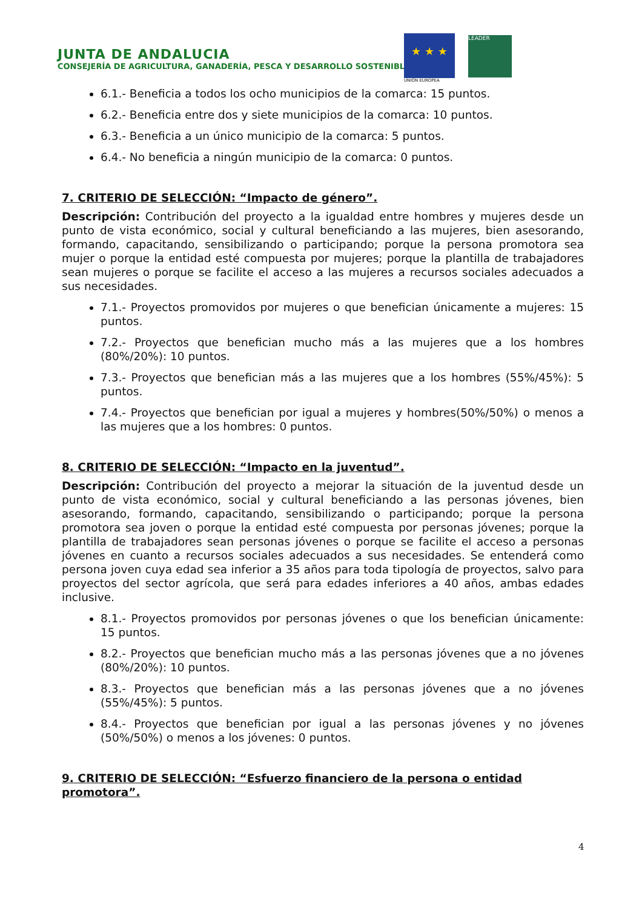JUNTA DE ANDALUCIA
CONSEJERÍA DE AGRICULTURA, GANADERÍA, PESCA Y DESARROLLO SOSTENIBLE
★ ★ ★
UNIÓN EUROPEA
LEADER
6.1.- Beneficia a todos los ocho municipios de la comarca: 15 puntos.
6.2.- Beneficia entre dos y siete municipios de la comarca: 10 puntos.
6.3.- Beneficia a un único municipio de la comarca: 5 puntos.
6.4.- No beneficia a ningún municipio de la comarca: 0 puntos.
7. CRITERIO DE SELECCIÓN: “Impacto de género”.
Descripción: Contribución del proyecto a la igualdad entre hombres y mujeres desde un punto de vista económico, social y cultural beneficiando a las mujeres, bien asesorando, formando, capacitando, sensibilizando o participando; porque la persona promotora sea mujer o porque la entidad esté compuesta por mujeres; porque la plantilla de trabajadores sean mujeres o porque se facilite el acceso a las mujeres a recursos sociales adecuados a sus necesidades.
7.1.- Proyectos promovidos por mujeres o que benefician únicamente a mujeres: 15 puntos.
7.2.- Proyectos que benefician mucho más a las mujeres que a los hombres (80%/20%): 10 puntos.
7.3.- Proyectos que benefician más a las mujeres que a los hombres (55%/45%): 5 puntos.
7.4.- Proyectos que benefician por igual a mujeres y hombres(50%/50%) o menos a las mujeres que a los hombres: 0 puntos.
8. CRITERIO DE SELECCIÓN: “Impacto en la juventud”.
Descripción: Contribución del proyecto a mejorar la situación de la juventud desde un punto de vista económico, social y cultural beneficiando a las personas jóvenes, bien asesorando, formando, capacitando, sensibilizando o participando; porque la persona promotora sea joven o porque la entidad esté compuesta por personas jóvenes; porque la plantilla de trabajadores sean personas jóvenes o porque se facilite el acceso a personas jóvenes en cuanto a recursos sociales adecuados a sus necesidades. Se entenderá como persona joven cuya edad sea inferior a 35 años para toda tipología de proyectos, salvo para proyectos del sector agrícola, que será para edades inferiores a 40 años, ambas edades inclusive.
8.1.- Proyectos promovidos por personas jóvenes o que los benefician únicamente: 15 puntos.
8.2.- Proyectos que benefician mucho más a las personas jóvenes que a no jóvenes (80%/20%): 10 puntos.
8.3.- Proyectos que benefician más a las personas jóvenes que a no jóvenes (55%/45%): 5 puntos.
8.4.- Proyectos que benefician por igual a las personas jóvenes y no jóvenes (50%/50%) o menos a los jóvenes: 0 puntos.
9. CRITERIO DE SELECCIÓN: “Esfuerzo financiero de la persona o entidad promotora”.
4